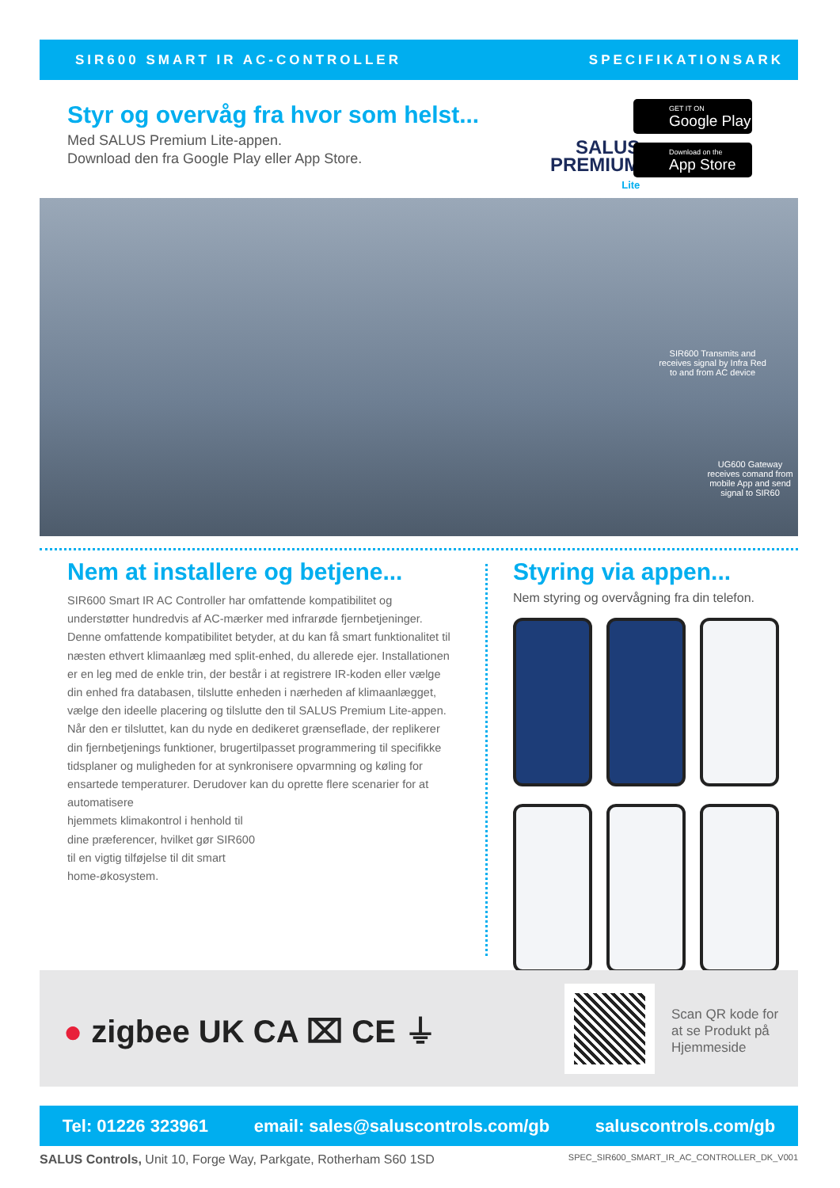SIR600 SMART IR AC-CONTROLLER SPECIFIKATIONSARK
Styr og overvåg fra hvor som helst...
Med SALUS Premium Lite-appen.
Download den fra Google Play eller App Store.
SALUS
PREMIUM
Lite
GET IT ON
Google Play
Download on the
App Store
SIR600 Transmits and receives signal by Infra Red to and from AC device
UG600 Gateway receives comand from mobile App and send signal to SIR60
Nem at installere og betjene...
SIR600 Smart IR AC Controller har omfattende kompatibilitet og understøtter hundredvis af AC-mærker med infrarøde fjernbetjeninger. Denne omfattende kompatibilitet betyder, at du kan få smart funktionalitet til næsten ethvert klimaanlæg med split-enhed, du allerede ejer. Installationen er en leg med de enkle trin, der består i at registrere IR-koden eller vælge din enhed fra databasen, tilslutte enheden i nærheden af klimaanlægget, vælge den ideelle placering og tilslutte den til SALUS Premium Lite-appen. Når den er tilsluttet, kan du nyde en dedikeret grænseflade, der replikerer din fjernbetjenings funktioner, brugertilpasset programmering til specifikke tidsplaner og muligheden for at synkronisere opvarmning og køling for ensartede temperaturer. Derudover kan du oprette flere scenarier for at automatisere
hjemmets klimakontrol i henhold til
dine præferencer, hvilket gør SIR600
til en vigtig tilføjelse til dit smart
home-økosystem.
Styring via appen...
Nem styring og overvågning fra din telefon.
● zigbee UK CA ⌧ CE ⏚
Scan QR kode for
at se Produkt på
Hjemmeside
Tel: 01226 323961 email: sales@saluscontrols.com/gb saluscontrols.com/gb
SALUS Controls, Unit 10, Forge Way, Parkgate, Rotherham S60 1SD SPEC_SIR600_SMART_IR_AC_CONTROLLER_DK_V001